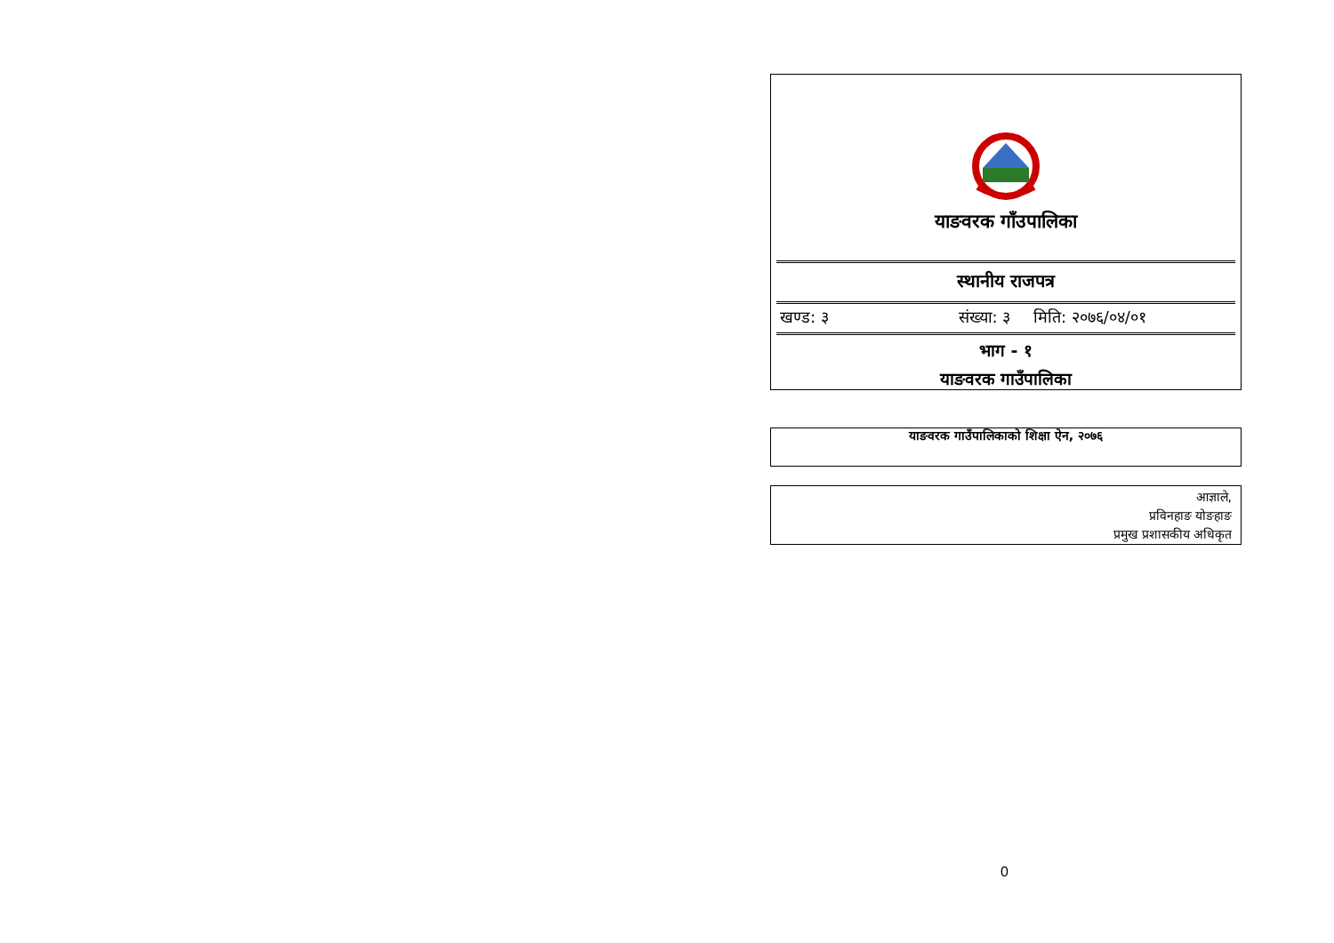याङवरक गाँउपालिका
स्थानीय राजपत्र
खण्ड: ३ संख्या: ३ मिति: २०७६/०४/०१
भाग - १
याङवरक गाउँपालिका
याङवरक गाउँपालिकाको शिक्षा ऐन, २०७६
आज्ञाले,
प्रविनहाङ योङहाङ
प्रमुख प्रशासकीय अधिकृत
0